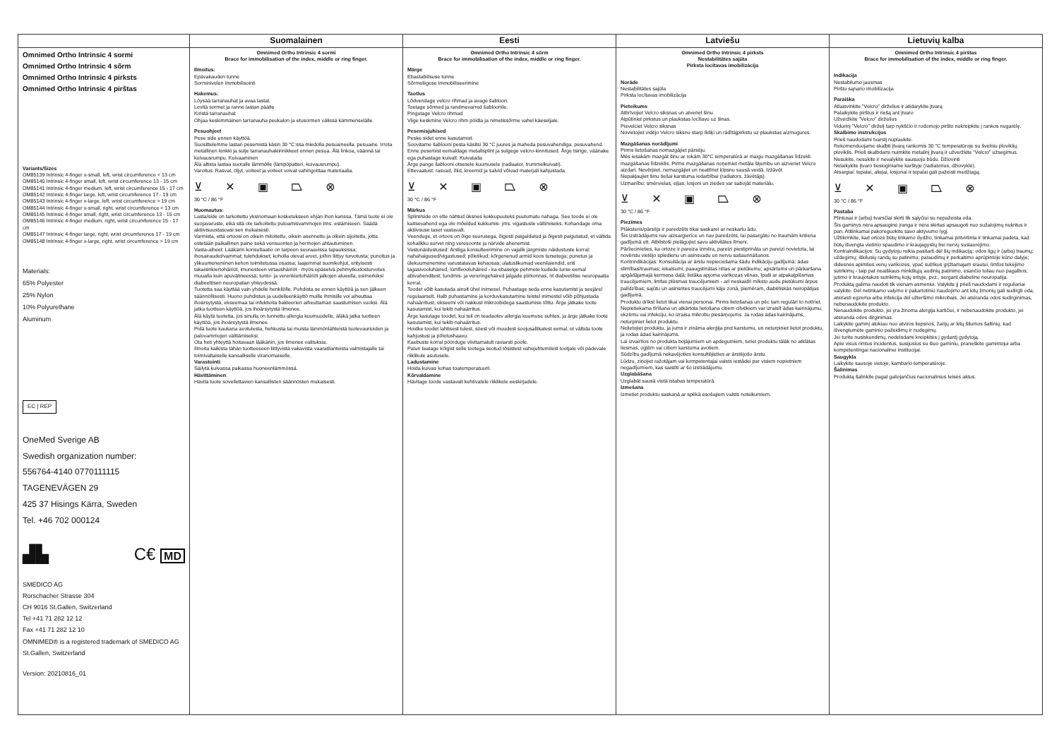| | Suomalainen | Eesti | Latviešu | Lietuvių kalba |
| --- | --- | --- | --- | --- |
| Omnimed Ortho Intrinsic 4 sormi Omnimed Ortho Intrinsic 4 sõrm Omnimed Ortho Intrinsic 4 pirksts Omnimed Ortho Intrinsic 4 pirštas Variants/Sizes OM85139 Intrinsic 4-finger x-small, left, wrist circumference < 13 cm OM85140 Intrinsic 4-finger small, left, wrist circumference 13 - 15 cm OM85141 Intrinsic 4-finger medium, left, wrist circumference 15 - 17 cm OM85142 Intrinsic 4-finger large, left, wrist circumference 17 - 19 cm OM85143 Intrinsic 4-finger x-large, left, wrist circumference > 19 cm OM85144 Intrinsic 4-finger x-small, right, wrist circumference < 13 cm OM85145 Intrinsic 4-finger small, right, wrist circumference 13 - 15 cm OM85146 Intrinsic 4-finger medium, right, wrist circumference 15 - 17 cm OM85147 Intrinsic 4-finger large, right, wrist circumference 17 - 19 cm OM85148 Intrinsic 4-finger x-large, right, wrist circumference > 19 cm Materials: 65% Polyester 25% Nylon 10% Polyurethane Aluminum EC / REP OneMed Sverige AB Swedish organization number: 556764-4140 0770111115 TAGENEVÄGEN 29 425 37 Hisings Kärra, Sweden Tel. +46 702 000124 ▟▙ C€ MD SMEDICO AG Rorschacher Strasse 304 CH 9016 St.Gallen, Switzerland Tel +41 71 282 12 12 Fax +41 71 282 12 10 OMNIMED® is a registered trademark of SMEDICO AG St.Gallen, Switzerland Version: 20210816_01 | Omnimed Ortho Intrinsic 4 sormi Brace for immobilisation of the index, middle or ring finger. Ilmoitus: Epävakauden tunne Sorminivelen immobilisointi Hakemus: Löysää tarranauhat ja avaa lastat. Levitä sormet ja ranne lastan päälle Kiristä tarranauhat Ohjaa keskimmäinen tarranauha peukalon ja etusormen välissä kämmenselälle. Pesuohjeet Pese side ennen käyttöä. Suosittelemme lastan pesemistä käsin 30 °C:ssa miedolla pesuaineella. pesuaine. Irrota metallinen lenkki ja sulje tarranauhakiinnikkeet ennen pesua. Älä linkoa, väännä tai kuivausrumpu. Kuivaaminen Älä altista lastaa suoralle lämmölle (lämpöpatteri, kuivausrumpu). Varoitus: Rasvat, öljyt, voiteet ja voiteet voivat vahingoittaa materiaalia. ⊻ ✕ ▣ ⏢ ⊗ 30 °C / 86 °F Huomautus : Lasta/side on tarkoitettu yksinomaan kosketukseen ehjän ihon kanssa. Tämä tuote ei ole suojavaruste, eikä sitä ole tarkoitettu putoamisvammojen tms. estämiseen. Säädä aktiivisuustasoasi sen mukaisesti. Varmista, että ortoosi on oikein mitoitettu, oikein asennettu ja oikein sijoitettu, jotta estetään paikallinen paine sekä verisuonten ja hermojen ahtautuminen. Vasta-aiheet: Lääkärin konsultaatio on tarpeen seuraavissa tapauksissa: ihosairaudet/vammat; tulehdukset; koholla olevat arvet, joihin liittyy turvotusta; punoitus ja ylikuumeneminen kehon toimitetussa osassa; laajemmat suonikohjut, erityisesti takaisinkiertohäiriöt, imunesteen virtaushäiriöt - myös epäselvä pehmytkudosturvotus muualla kuin apuvälineessä; tunto- ja verenkiertohäiriöt jalkojen alueella, esimerkiksi diabeettisen neuropatian yhteydessä. Tuotetta saa käyttää vain yhdelle henkilölle. Puhdista se ennen käyttöä ja sen jälkeen säännöllisesti. Huono puhdistus ja uudelleenkäyttö muille ihmisille voi aiheuttaa ihoärsytystä, ekseemaa tai infektioita bakteerien aiheuttaman saastumisen vuoksi. Älä jatka tuotteen käyttöä, jos ihoärsytystä ilmenee. Älä käytä tuotetta, jos sinulla on tunnettu allergia kuumuudelle, äläkä jatka tuotteen käyttöä, jos ihoärsytystä ilmenee. Pidä tuote kaukana avotulesta, hehkusta tai muista lämmönlähteistä tuotevaurioiden ja palovammojen välttämiseksi. Ota heti yhteyttä hoitavaan lääkäriin, jos ilmenee valituksia. Ilmoita kaikista tähän tuotteeseen liittyvistä vakavista vaaratilanteista valmistajalle tai toimivaltaiselle kansalliselle viranomaiselle. Varastointi : Säilytä kuivassa paikassa huoneenlämmössä. Hävittäminen : Hävitä tuote sovellettavien kansallisten säännösten mukaisesti. | Omnimed Ortho Intrinsic 4 sõrm Brace for immobilisation of the index, middle or ring finger. Märge Ebastabiilsuse tunne Sõrmeliigese immobiliseerimine Taotlus Lõdvendage velcro rihmad ja avage šabloon. Toetage sõrmed ja randmevarred šabloonile. Pingutage Velcro rihmad Viige keskmine Velcro rihm pöidla ja nimetissõrme vahel käeseljale. Pesemisjuhised Peske sidet enne kasutamist. Soovitame šablooni pesta käsitsi 30 °C juures ja maheda pesuvahendiga. pesuvahend. Enne pesemist eemaldage metallsplint ja sulgege velcro-kinnitused. Ärge tsirige, väänake ega puhastage kuivalt. Kuivatada Ärge pange šablooni otsesele kuumusele (radiaator, trummelkuivati). Ettevaatust: rasvad, õlid, kreemid ja salvid võivad materjali kahjustada. ⊻ ✕ ▣ ⏢ ⊗ 30 °C / 86 °F Märkus Splint/side on ette nähtud üksnes kokkupuuteks puutumatu nahaga. See toode ei ole kaitsevahend ega ole mõeldud kukkumis- jms. vigastuste vältimiseks. Kohandage oma aktiivsuse taset vastavalt. Veenduge, et ortoos on õige suurusega, õigesti paigaldatud ja õigesti paigutatud, et vältida kohalikku survet ning veresoonte ja närvide ahenemist. Vastunäidustused: Arstiga konsulteerimine on vajalik järgmiste näidustuste korral: nahahaigused/vigastused; põletikud; kõrgenenud armid koos tursetega; punetus ja ülekuumenemine varustatavas kehaosas; ulatuslikumad veenilaiendid, eriti tagasivooluhäired, lümfivooluhäired - ka ebaselge pehmete kudede turse eemal abivahenditest; tundmis- ja vereringehäired jalgade piirkonnas, nt diabeetilise neuropaatia korral. Toodet võib kasutada ainult ühel inimesel. Puhastage seda enne kasutamist ja seejärel regulaarselt. Halb puhastamine ja korduvkasutamine teistel inimestel võib põhjustada nahaärritust, ekseemi või nakkust mikroobidega saastumise tõttu. Ärge jätkake toote kasutamist, kui tekib nahaärritus. Ärge kasutage toodet, kui teil on teadaolev allergia kuumuse suhtes, ja ärge jätkake toote kasutamist, kui tekib nahaärritus. Hoidke toodet lahtisest tulest, söest või muudest soojusallikatest eemal, et vältida toote kahjustusi ja põletushaavu. Kaebuste korral pöörduge viivitamatult raviarsti poole. Palun teatage kõigist selle tootega seotud tõsistest vahejuhtumitest tootjale või pädevale riiklikule asutusele. Ladustamine Hoida kuivas kohas toatemperatuuril. Kõrvaldamine Hävitage toode vastavalt kehtivatele riiklikele eeskirjadele. | Omnimed Ortho Intrinsic 4 pirksts Nestabilitātes sajūta Pirksta locītavas imobilizācija Norāde Nestabilitātes sajūta Pirksta locītavas imobilizācija Pieteikums Atbrīvojiet Velcro siksnas un atveriet šinu Atpūtiniet pirkstus un plaukstas locītavu uz šinas. Pievelciet Velcro siksnas Novietojiet vidējo Velcro siksnu starp īkšķi un rādītājpirkstu uz plaukstas aizmugures. Mazgāšanas norādījumi Pirms lietošanas nomazgājiet pārsēju. Mēs iesakām mazgāt šinu ar rokām 30°C temperatūrā ar maigu mazgāšanas līdzekli. mazgāšanas līdzeklis. Pirms mazgāšanas noņemiet metāla šķembu un aizveriet Velcro aizdari. Nevērpiet, nemazgājiet un neattīriet ķīpsnu sausā veidā. Izžāvēt Nepakļaujiet šinu tiešai karstuma iedarbībai (radiators, žāvētājs). Uzmanību: smērvielas, eļļas, losjoni un ziedes var sabojāt materiālu. ⊻ ✕ ▣ ⏢ ⊗ 30 °C / 86 °F Piezīmes Plāksteris/pārsējs ir paredzēts tikai saskarei ar neskartu ādu. Šis izstrādājums nav aizsargierīce un nav paredzēts, lai pasargātu no traumām kritiena gadījumā utt. Atbilstoši pielāgojiet savu aktivitātes līmeni. Pārliecinieties, ka ortoze ir pareiza izmēra, pareizi piestiprināta un pareizi novietota, lai novērstu vietējo spiedienu un asinsvadu un nervu sašaurināšanos. Kontrindikācijas: Konsultācija ar ārstu nepieciešama šādu indikāciju gadījumā: ādas slimības/traumas; iekaisumi; paaugstinātas rētas ar pietūkumu; apsārtums un pārkaršana apgādājamajā ķermeņa daļā; lielāka apjoma varikozas vēnas, īpaši ar atpakaļplūsmas traucējumiem, limfas plūsmas traucējumiem - arī neskaidri mīksto audu pietūkumi ārpus palīdzības; sajūtu un asinsrites traucējumi kāju zonā, piemēram, diabētiskās neiropātijas gadījumā. Produktu drīkst lietot tikai vienai personai. Pirms lietošanas un pēc tam regulāri to notīriet. Nepietiekama tīrīšana un atkārtota lietošana citiem cilvēkiem var izraisīt ādas kairinājumu, ekzēmu vai infekciju, ko izraisa mikrobu piesārņojums. Ja rodas ādas kairinājums, neturpiniet lietot produktu. Nelietojiet produktu, ja jums ir zināma alerģija pret karstumu, un neturpiniet lietot produktu, ja rodas ādas kairinājums. Lai izvairītos no produkta bojājumiem un apdegumiem, turiet produktu tālāk no atklātas liesmas, ogļēm vai citiem karstuma avotiem. Sūdzību gadījumā nekavējoties konsultējieties ar ārstējošo ārstu. Lūdzu, ziņojiet ražotājam vai kompetentajai valsts iestādei par visiem nopietniem negadījumiem, kas saistīti ar šo izstrādājumu. Uzglabāšana Uzglabāt sausā vietā istabas temperatūrā. Izmešana Izmetiet produktu saskaņā ar spēkā esošajiem valsts noteikumiem. | Omnimed Ortho Intrinsic 4 pirštas Brace for immobilisation of the index, middle or ring finger. Indikacija Nestabilumo jausmas Piršto sąnario imobilizacija Paraiška Atlaisvinkite "Velcro" dirželius ir atidarykite įtvarą Palaikykite pirštus ir riešą ant įtvaro Užveržkite "Velcro" dirželius Vidurinį "Velcro" dirželį tarp nykščio ir rodomojo piršto nukreipkite į rankos nugarėlę. Skalbimo instrukcijos Prieš naudodami tvarstį nuplaukite. Rekomenduojame skalbti įtvarą rankomis 30 °C temperatūroje su švelniu ploviklių. ploviklis. Prieš skalbdami nuimkite metalinį įtvarą ir užveržkite "Velcro" užsegimus. Nesukite, nesukite ir nevalykite sausuoju būdu. Džiovinti Nelaikykite įtvaro tiesioginiame karštyje (radiatorius, džiovyklė). Atsargiai: tepalai, aliejai, losjonai ir tepalai gali pažeisti medžiagą. ⊻ ✕ ▣ ⏢ ⊗ 30 °C / 86 °F Pastaba Plintusai ir (arba) tvarsčiai skirti tik sąlyčiui su nepažeista oda. Šis gaminys nėra apsauginė įranga ir nėra skirtas apsaugoti nuo sužalojimų nukritus ir pan. Atitinkamai pakoreguokite savo aktyvumo lygį. Užtikrinkite, kad ortozė būtų tinkamo dydžio, tinkamai pritvirtinta ir tinkamai padėta, kad būtų išvengta vietinio spaudimo ir kraujagyslių bei nervų susiaurėjimo. Kontraindikacijos: Su gydytoju reikia pasitarti dėl šių indikacijų: odos ligų ir (arba) traumų; uždegimų; iškilusių randų su patinimu; paraudimų ir perkaitimo aprūpintoje kūno dalyje; didesnės apimties venų varikozės, ypač sutrikus grįžtamajam srautui, limfos tekėjimo sutrikimų - taip pat neaiškaus minkštųjų audinių patinimo, esančio toliau nuo pagalbos; jutimo ir kraujotakos sutrikimų kojų srityje, pvz., sergant diabetine neuropatija. Produktą galima naudoti tik vienam asmeniui. Valykite jį prieš naudodami ir reguliariai valykite. Dėl netinkamo valymo ir pakartotinio naudojimo ant kitų žmonių gali sudirgti oda, atsirasti egzema arba infekcija dėl užteršimo mikrobais. Jei atsiranda odos sudirginimas, nebenaudokite produkto. Nenaudokite produkto, jei yra žinoma alergija karščiui, ir nebenaudokite produkto, jei atsiranda odos dirginimas. Laikykite gaminį atokiau nuo atviros liepsnos, žarijų ar kitų šilumos šaltinių, kad išvengtumėte gaminio pažeidimų ir nudegimų. Jei turite nusiskundimų, nedelsdami kreipkitės į gydantį gydytoją. Apie visus rimtus incidentus, susijusius su šiuo gaminiu, praneškite gamintojui arba kompetentingai nacionalinei institucijai. Saugykla Laikykite sausoje vietoje, kambario temperatūroje. Šalinimas Produktą šalinkite pagal galiojančius nacionalinius teisės aktus. |